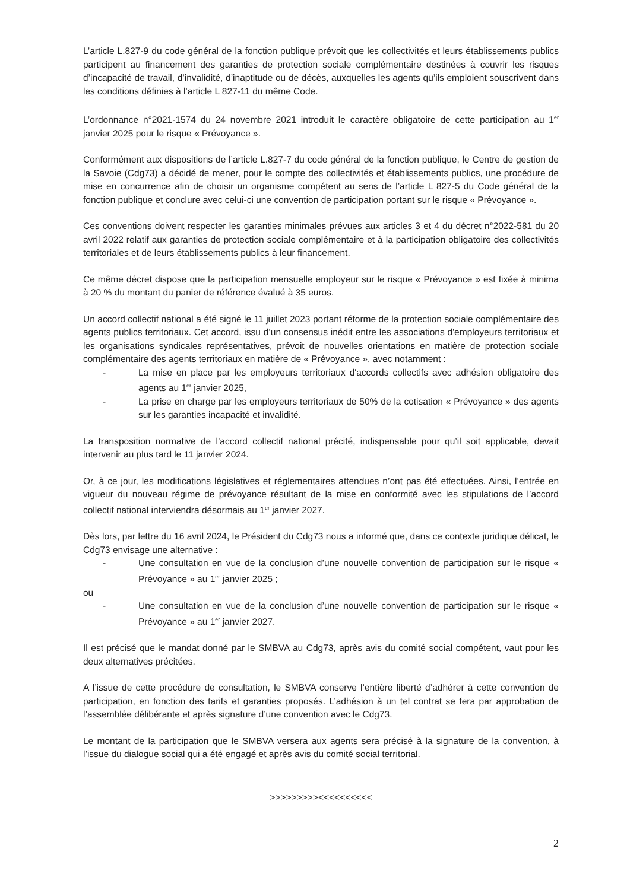L’article L.827-9 du code général de la fonction publique prévoit que les collectivités et leurs établissements publics participent au financement des garanties de protection sociale complémentaire destinées à couvrir les risques d’incapacité de travail, d’invalidité, d’inaptitude ou de décès, auxquelles les agents qu’ils emploient souscrivent dans les conditions définies à l’article L 827-11 du même Code.
L’ordonnance n°2021-1574 du 24 novembre 2021 introduit le caractère obligatoire de cette participation au 1<sup>er</sup> janvier 2025 pour le risque « Prévoyance ».
Conformément aux dispositions de l’article L.827-7 du code général de la fonction publique, le Centre de gestion de la Savoie (Cdg73) a décidé de mener, pour le compte des collectivités et établissements publics, une procédure de mise en concurrence afin de choisir un organisme compétent au sens de l’article L 827-5 du Code général de la fonction publique et conclure avec celui-ci une convention de participation portant sur le risque « Prévoyance ».
Ces conventions doivent respecter les garanties minimales prévues aux articles 3 et 4 du décret n°2022-581 du 20 avril 2022 relatif aux garanties de protection sociale complémentaire et à la participation obligatoire des collectivités territoriales et de leurs établissements publics à leur financement.
Ce même décret dispose que la participation mensuelle employeur sur le risque « Prévoyance » est fixée à minima à 20 % du montant du panier de référence évalué à 35 euros.
Un accord collectif national a été signé le 11 juillet 2023 portant réforme de la protection sociale complémentaire des agents publics territoriaux. Cet accord, issu d’un consensus inédit entre les associations d'employeurs territoriaux et les organisations syndicales représentatives, prévoit de nouvelles orientations en matière de protection sociale complémentaire des agents territoriaux en matière de « Prévoyance », avec notamment :
- La mise en place par les employeurs territoriaux d'accords collectifs avec adhésion obligatoire des agents au 1<sup>er</sup> janvier 2025,
- La prise en charge par les employeurs territoriaux de 50% de la cotisation « Prévoyance » des agents sur les garanties incapacité et invalidité.
La transposition normative de l’accord collectif national précité, indispensable pour qu’il soit applicable, devait intervenir au plus tard le 11 janvier 2024.
Or, à ce jour, les modifications législatives et réglementaires attendues n’ont pas été effectuées. Ainsi, l’entrée en vigueur du nouveau régime de prévoyance résultant de la mise en conformité avec les stipulations de l’accord collectif national interviendra désormais au 1<sup>er</sup> janvier 2027.
Dès lors, par lettre du 16 avril 2024, le Président du Cdg73 nous a informé que, dans ce contexte juridique délicat, le Cdg73 envisage une alternative :
- Une consultation en vue de la conclusion d’une nouvelle convention de participation sur le risque « Prévoyance » au 1<sup>er</sup> janvier 2025 ;
ou
- Une consultation en vue de la conclusion d’une nouvelle convention de participation sur le risque « Prévoyance » au 1<sup>er</sup> janvier 2027.
Il est précisé que le mandat donné par le SMBVA au Cdg73, après avis du comité social compétent, vaut pour les deux alternatives précitées.
A l’issue de cette procédure de consultation, le SMBVA conserve l’entière liberté d’adhérer à cette convention de participation, en fonction des tarifs et garanties proposés. L’adhésion à un tel contrat se fera par approbation de l’assemblée délibérante et après signature d’une convention avec le Cdg73.
Le montant de la participation que le SMBVA versera aux agents sera précisé à la signature de la convention, à l’issue du dialogue social qui a été engagé et après avis du comité social territorial.
>>>>>>>>><<<<<<<<<<
2